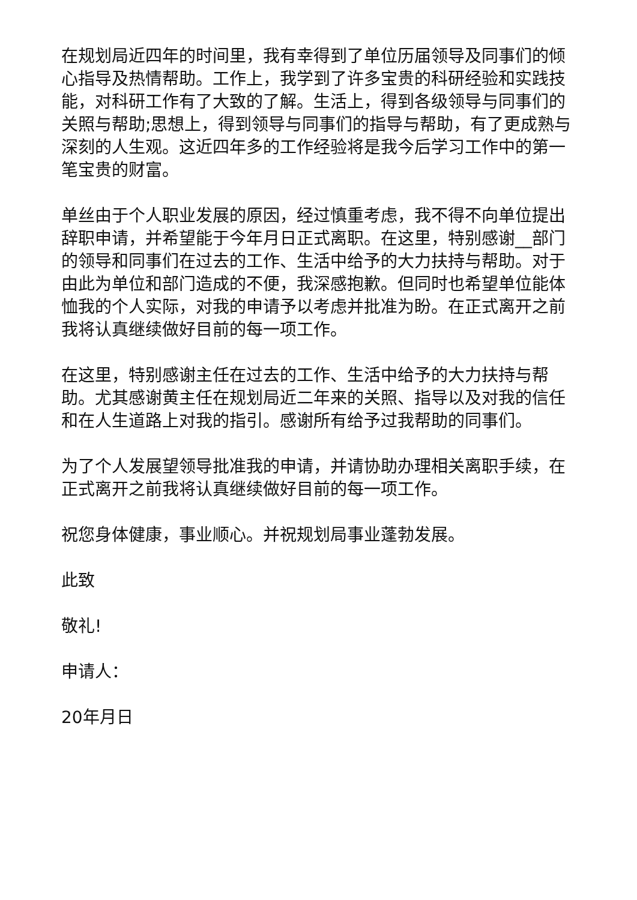在规划局近四年的时间里，我有幸得到了单位历届领导及同事们的倾心指导及热情帮助。工作上，我学到了许多宝贵的科研经验和实践技能，对科研工作有了大致的了解。生活上，得到各级领导与同事们的关照与帮助;思想上，得到领导与同事们的指导与帮助，有了更成熟与深刻的人生观。这近四年多的工作经验将是我今后学习工作中的第一笔宝贵的财富。
单丝由于个人职业发展的原因，经过慎重考虑，我不得不向单位提出辞职申请，并希望能于今年月日正式离职。在这里，特别感谢__部门的领导和同事们在过去的工作、生活中给予的大力扶持与帮助。对于由此为单位和部门造成的不便，我深感抱歉。但同时也希望单位能体恤我的个人实际，对我的申请予以考虑并批准为盼。在正式离开之前我将认真继续做好目前的每一项工作。
在这里，特别感谢主任在过去的工作、生活中给予的大力扶持与帮助。尤其感谢黄主任在规划局近二年来的关照、指导以及对我的信任和在人生道路上对我的指引。感谢所有给予过我帮助的同事们。
为了个人发展望领导批准我的申请，并请协助办理相关离职手续，在正式离开之前我将认真继续做好目前的每一项工作。
祝您身体健康，事业顺心。并祝规划局事业蓬勃发展。
此致
敬礼!
申请人：
20年月日